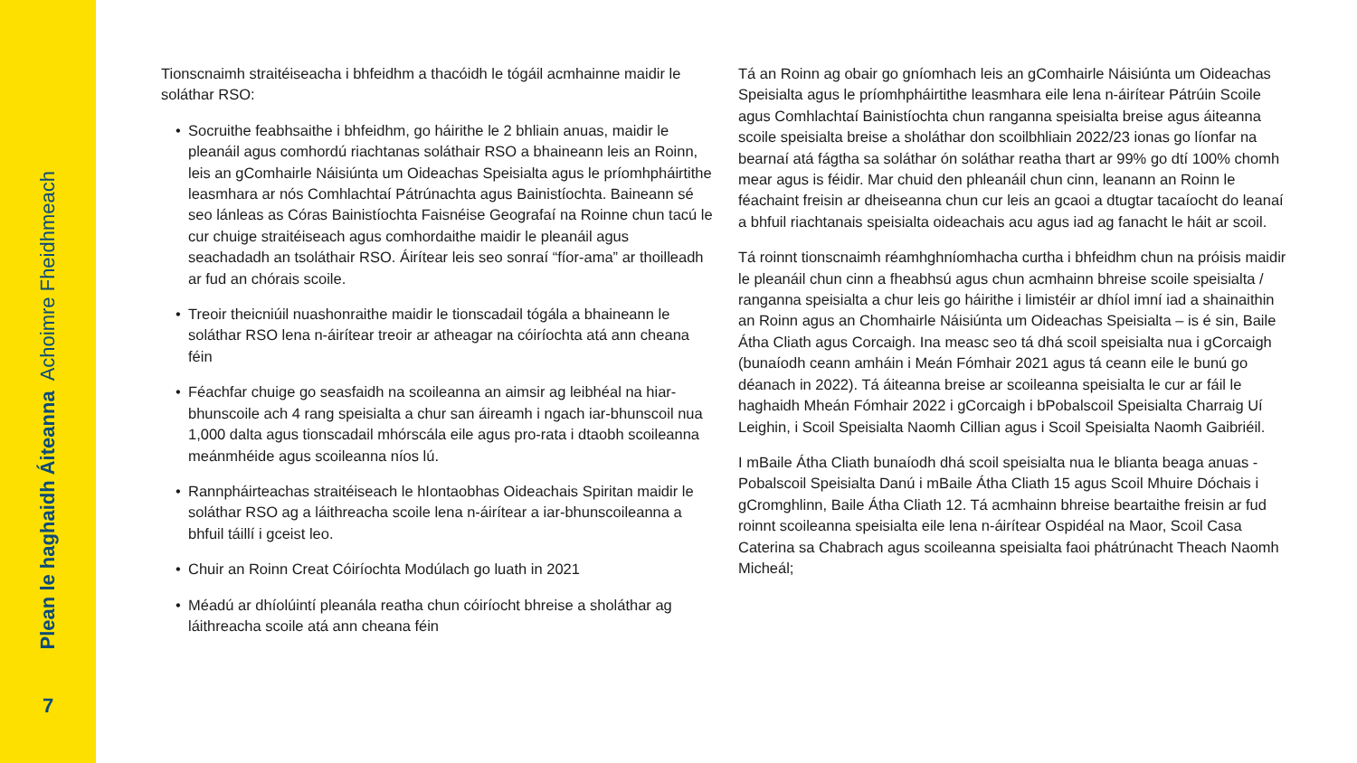Plean le haghaidh Áiteanna Achoimre Fheidhmeach
7
Tionscnaimh straitéiseacha i bhfeidhm a thacóidh le tógáil acmhainne maidir le soláthar RSO:
• Socruithe feabhsaithe i bhfeidhm, go háirithe le 2 bhliain anuas, maidir le pleanáil agus comhordú riachtanas soláthair RSO a bhaineann leis an Roinn, leis an gComhairle Náisiúnta um Oideachas Speisialta agus le príomhpháirtithe leasmhara ar nós Comhlachtaí Pátrúnachta agus Bainistíochta. Baineann sé seo lánleas as Córas Bainistíochta Faisnéise Geografaí na Roinne chun tacú le cur chuige straitéiseach agus comhordaithe maidir le pleanáil agus seachadadh an tsoláthair RSO. Áirítear leis seo sonraí “fíor-ama” ar thoilleadh ar fud an chórais scoile.
• Treoir theicniúil nuashonraithe maidir le tionscadail tógála a bhaineann le soláthar RSO lena n-áirítear treoir ar atheagar na cóiríochta atá ann cheana féin
• Féachfar chuige go seasfaidh na scoileanna an aimsir ag leibhéal na hiar-bhunscoile ach 4 rang speisialta a chur san áireamh i ngach iar-bhunscoil nua 1,000 dalta agus tionscadail mhórscála eile agus pro-rata i dtaobh scoileanna meánmhéide agus scoileanna níos lú.
• Rannpháirteachas straitéiseach le hIontaobhas Oideachais Spiritan maidir le soláthar RSO ag a láithreacha scoile lena n-áirítear a iar-bhunscoileanna a bhfuil táillí i gceist leo.
• Chuir an Roinn Creat Cóiríochta Modúlach go luath in 2021
• Méadú ar dhíolúintí pleanála reatha chun cóiríocht bhreise a sholáthar ag láithreacha scoile atá ann cheana féin
Tá an Roinn ag obair go gníomhach leis an gComhairle Náisiúnta um Oideachas Speisialta agus le príomhpháirtithe leasmhara eile lena n-áirítear Pátrúin Scoile agus Comhlachtaí Bainistíochta chun ranganna speisialta breise agus áiteanna scoile speisialta breise a sholáthar don scoilbhliain 2022/23 ionas go líonfar na bearnaí atá fágtha sa soláthar ón soláthar reatha thart ar 99% go dtí 100% chomh mear agus is féidir. Mar chuid den phleanáil chun cinn, leanann an Roinn le féachaint freisin ar dheiseanna chun cur leis an gcaoi a dtugtar tacaíocht do leanaí a bhfuil riachtanais speisialta oideachais acu agus iad ag fanacht le háit ar scoil.
Tá roinnt tionscnaimh réamhghníomhacha curtha i bhfeidhm chun na próisis maidir le pleanáil chun cinn a fheabhsú agus chun acmhainn bhreise scoile speisialta / ranganna speisialta a chur leis go háirithe i limistéir ar dhíol imní iad a shainaithin an Roinn agus an Chomhairle Náisiúnta um Oideachas Speisialta – is é sin, Baile Átha Cliath agus Corcaigh. Ina measc seo tá dhá scoil speisialta nua i gCorcaigh (bunaíodh ceann amháin i Meán Fómhair 2021 agus tá ceann eile le bunú go déanach in 2022). Tá áiteanna breise ar scoileanna speisialta le cur ar fáil le haghaidh Mheán Fómhair 2022 i gCorcaigh i bPobalscoil Speisialta Charraig Uí Leighin, i Scoil Speisialta Naomh Cillian agus i Scoil Speisialta Naomh Gaibriéil.
I mBaile Átha Cliath bunaíodh dhá scoil speisialta nua le blianta beaga anuas - Pobalscoil Speisialta Danú i mBaile Átha Cliath 15 agus Scoil Mhuire Dóchais i gCromghlinn, Baile Átha Cliath 12. Tá acmhainn bhreise beartaithe freisin ar fud roinnt scoileanna speisialta eile lena n-áirítear Ospidéal na Maor, Scoil Casa Caterina sa Chabrach agus scoileanna speisialta faoi phátrúnacht Theach Naomh Micheál;